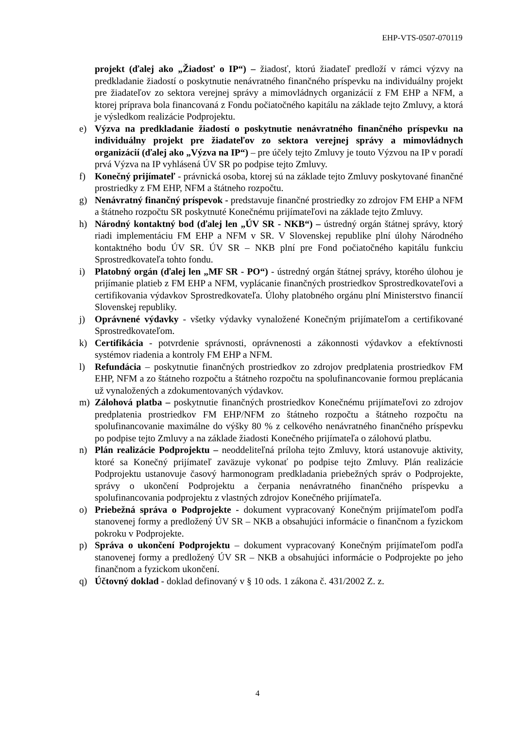EHP-VTS-0507-070119
projekt (ďalej ako „Žiadosť o IP“) – žiadosť, ktorú žiadateľ predloží v rámci výzvy na predkladanie žiadostí o poskytnutie nenávratného finančného príspevku na individuálny projekt pre žiadateľov zo sektora verejnej správy a mimovládnych organizácií z FM EHP a NFM, a ktorej príprava bola financovaná z Fondu počiatočného kapitálu na základe tejto Zmluvy, a ktorá je výsledkom realizácie Podprojektu.
e) Výzva na predkladanie žiadostí o poskytnutie nenávratného finančného príspevku na individuálny projekt pre žiadateľov zo sektora verejnej správy a mimovládnych organizácií (ďalej ako „Výzva na IP“) – pre účely tejto Zmluvy je touto Výzvou na IP v poradí prvá Výzva na IP vyhlásená ÚV SR po podpise tejto Zmluvy.
f) Konečný prijímateľ - právnická osoba, ktorej sú na základe tejto Zmluvy poskytované finančné prostriedky z FM EHP, NFM a štátneho rozpočtu.
g) Nenávratný finančný príspevok - predstavuje finančné prostriedky zo zdrojov FM EHP a NFM a štátneho rozpočtu SR poskytnuté Konečnému prijímateľovi na základe tejto Zmluvy.
h) Národný kontaktný bod (ďalej len „ÚV SR - NKB“) – ústredný orgán štátnej správy, ktorý riadi implementáciu FM EHP a NFM v SR. V Slovenskej republike plní úlohy Národného kontaktného bodu ÚV SR. ÚV SR – NKB plní pre Fond počiatočného kapitálu funkciu Sprostredkovateľa tohto fondu.
i) Platobný orgán (ďalej len „MF SR - PO“) - ústredný orgán štátnej správy, ktorého úlohou je prijímanie platieb z FM EHP a NFM, vyplácanie finančných prostriedkov Sprostredkovateľovi a certifikovania výdavkov Sprostredkovateľa. Úlohy platobného orgánu plní Ministerstvo financií Slovenskej republiky.
j) Oprávnené výdavky - všetky výdavky vynaložené Konečným prijímateľom a certifikované Sprostredkovateľom.
k) Certifikácia - potvrdenie správnosti, oprávnenosti a zákonnosti výdavkov a efektívnosti systémov riadenia a kontroly FM EHP a NFM.
l) Refundácia – poskytnutie finančných prostriedkov zo zdrojov predplatenia prostriedkov FM EHP, NFM a zo štátneho rozpočtu a štátneho rozpočtu na spolufinancovanie formou preplácania už vynaložených a zdokumentovaných výdavkov.
m) Zálohová platba – poskytnutie finančných prostriedkov Konečnému prijímateľovi zo zdrojov predplatenia prostriedkov FM EHP/NFM zo štátneho rozpočtu a štátneho rozpočtu na spolufinancovanie maximálne do výšky 80 % z celkového nenávratného finančného príspevku po podpise tejto Zmluvy a na základe žiadosti Konečného prijímateľa o zálohovú platbu.
n) Plán realizácie Podprojektu – neoddeliteľná príloha tejto Zmluvy, ktorá ustanovuje aktivity, ktoré sa Konečný prijímateľ zaväzuje vykonať po podpise tejto Zmluvy. Plán realizácie Podprojektu ustanovuje časový harmonogram predkladania priebežných správ o Podprojekte, správy o ukončení Podprojektu a čerpania nenávratného finančného príspevku a spolufinancovania podprojektu z vlastných zdrojov Konečného prijímateľa.
o) Priebežná správa o Podprojekte - dokument vypracovaný Konečným prijímateľom podľa stanovenej formy a predložený ÚV SR – NKB a obsahujúci informácie o finančnom a fyzickom pokroku v Podprojekte.
p) Správa o ukončení Podprojektu – dokument vypracovaný Konečným prijímateľom podľa stanovenej formy a predložený ÚV SR – NKB a obsahujúci informácie o Podprojekte po jeho finančnom a fyzickom ukončení.
q) Účtovný doklad - doklad definovaný v § 10 ods. 1 zákona č. 431/2002 Z. z.
4